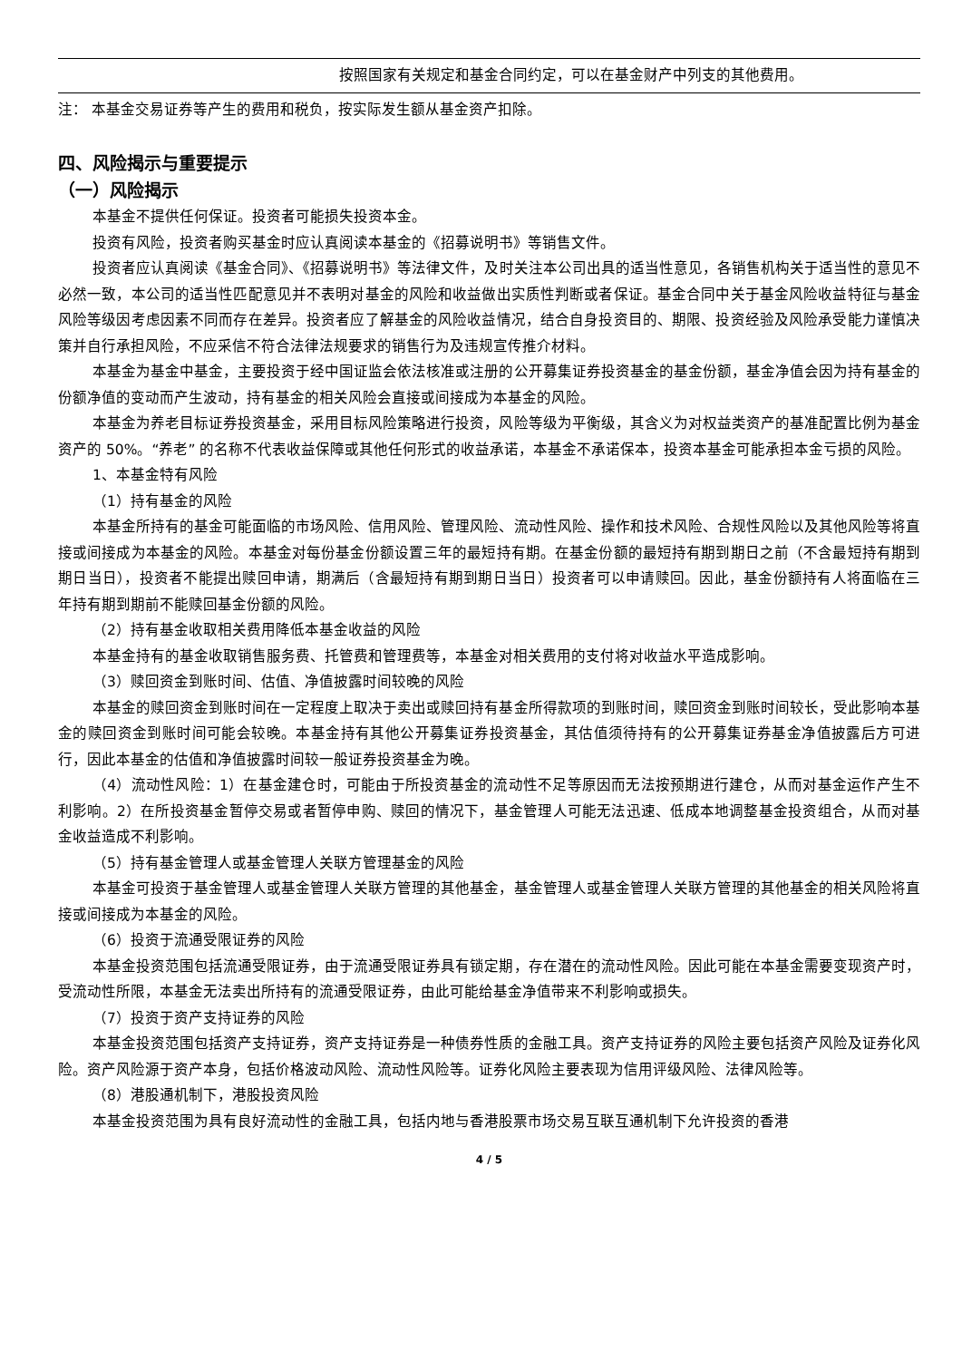| | 按照国家有关规定和基金合同约定，可以在基金财产中列支的其他费用。 |
注： 本基金交易证券等产生的费用和税负，按实际发生额从基金资产扣除。
四、风险揭示与重要提示
（一）风险揭示
本基金不提供任何保证。投资者可能损失投资本金。
投资有风险，投资者购买基金时应认真阅读本基金的《招募说明书》等销售文件。
投资者应认真阅读《基金合同》、《招募说明书》等法律文件，及时关注本公司出具的适当性意见，各销售机构关于适当性的意见不必然一致，本公司的适当性匹配意见并不表明对基金的风险和收益做出实质性判断或者保证。基金合同中关于基金风险收益特征与基金风险等级因考虑因素不同而存在差异。投资者应了解基金的风险收益情况，结合自身投资目的、期限、投资经验及风险承受能力谨慎决策并自行承担风险，不应采信不符合法律法规要求的销售行为及违规宣传推介材料。
本基金为基金中基金，主要投资于经中国证监会依法核准或注册的公开募集证券投资基金的基金份额，基金净值会因为持有基金的份额净值的变动而产生波动，持有基金的相关风险会直接或间接成为本基金的风险。
本基金为养老目标证券投资基金，采用目标风险策略进行投资，风险等级为平衡级，其含义为对权益类资产的基准配置比例为基金资产的 50%。“养老” 的名称不代表收益保障或其他任何形式的收益承诺，本基金不承诺保本，投资本基金可能承担本金亏损的风险。
1、本基金特有风险
（1）持有基金的风险
本基金所持有的基金可能面临的市场风险、信用风险、管理风险、流动性风险、操作和技术风险、合规性风险以及其他风险等将直接或间接成为本基金的风险。本基金对每份基金份额设置三年的最短持有期。在基金份额的最短持有期到期日之前（不含最短持有期到期日当日），投资者不能提出赎回申请，期满后（含最短持有期到期日当日）投资者可以申请赎回。因此，基金份额持有人将面临在三年持有期到期前不能赎回基金份额的风险。
（2）持有基金收取相关费用降低本基金收益的风险
本基金持有的基金收取销售服务费、托管费和管理费等，本基金对相关费用的支付将对收益水平造成影响。
（3）赎回资金到账时间、估值、净值披露时间较晚的风险
本基金的赎回资金到账时间在一定程度上取决于卖出或赎回持有基金所得款项的到账时间，赎回资金到账时间较长，受此影响本基金的赎回资金到账时间可能会较晚。本基金持有其他公开募集证券投资基金，其估值须待持有的公开募集证券基金净值披露后方可进行，因此本基金的估值和净值披露时间较一般证券投资基金为晚。
（4）流动性风险：1）在基金建仓时，可能由于所投资基金的流动性不足等原因而无法按预期进行建仓，从而对基金运作产生不利影响。2）在所投资基金暂停交易或者暂停申购、赎回的情况下，基金管理人可能无法迅速、低成本地调整基金投资组合，从而对基金收益造成不利影响。
（5）持有基金管理人或基金管理人关联方管理基金的风险
本基金可投资于基金管理人或基金管理人关联方管理的其他基金，基金管理人或基金管理人关联方管理的其他基金的相关风险将直接或间接成为本基金的风险。
（6）投资于流通受限证券的风险
本基金投资范围包括流通受限证券，由于流通受限证券具有锁定期，存在潜在的流动性风险。因此可能在本基金需要变现资产时，受流动性所限，本基金无法卖出所持有的流通受限证券，由此可能给基金净值带来不利影响或损失。
（7）投资于资产支持证券的风险
本基金投资范围包括资产支持证券，资产支持证券是一种债券性质的金融工具。资产支持证券的风险主要包括资产风险及证券化风险。资产风险源于资产本身，包括价格波动风险、流动性风险等。证券化风险主要表现为信用评级风险、法律风险等。
（8）港股通机制下，港股投资风险
本基金投资范围为具有良好流动性的金融工具，包括内地与香港股票市场交易互联互通机制下允许投资的香港
4 / 5